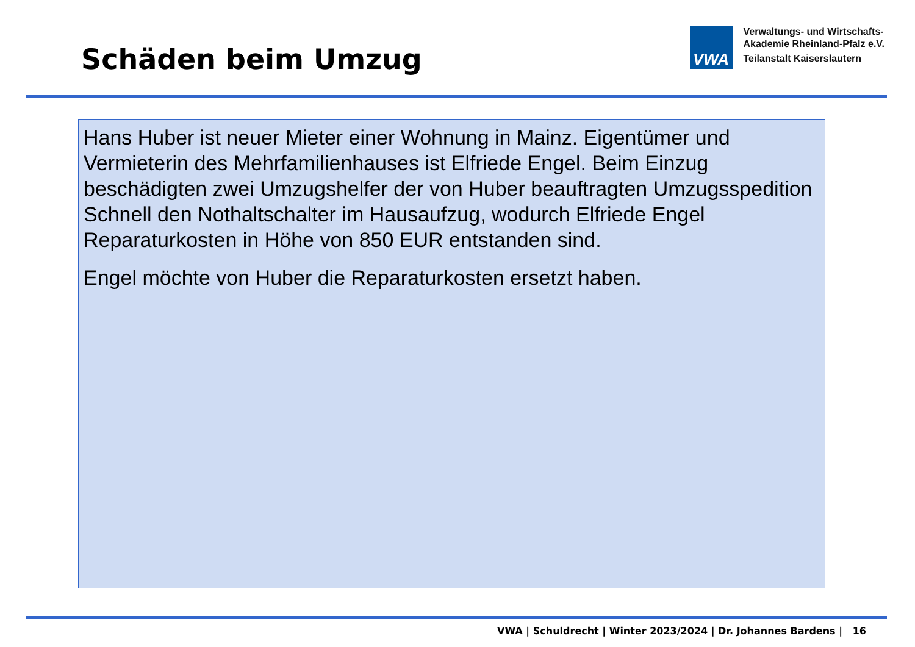Schäden beim Umzug
VWA
Verwaltungs- und Wirtschafts-
Akademie Rheinland-Pfalz e.V.
Teilanstalt Kaiserslautern
Hans Huber ist neuer Mieter einer Wohnung in Mainz. Eigentümer und Vermieterin des Mehrfamilienhauses ist Elfriede Engel. Beim Einzug beschädigten zwei Umzugshelfer der von Huber beauftragten Umzugsspedition Schnell den Nothaltschalter im Hausaufzug, wodurch Elfriede Engel Reparaturkosten in Höhe von 850 EUR entstanden sind.
Engel möchte von Huber die Reparaturkosten ersetzt haben.
VWA | Schuldrecht | Winter 2023/2024 | Dr. Johannes Bardens | 16